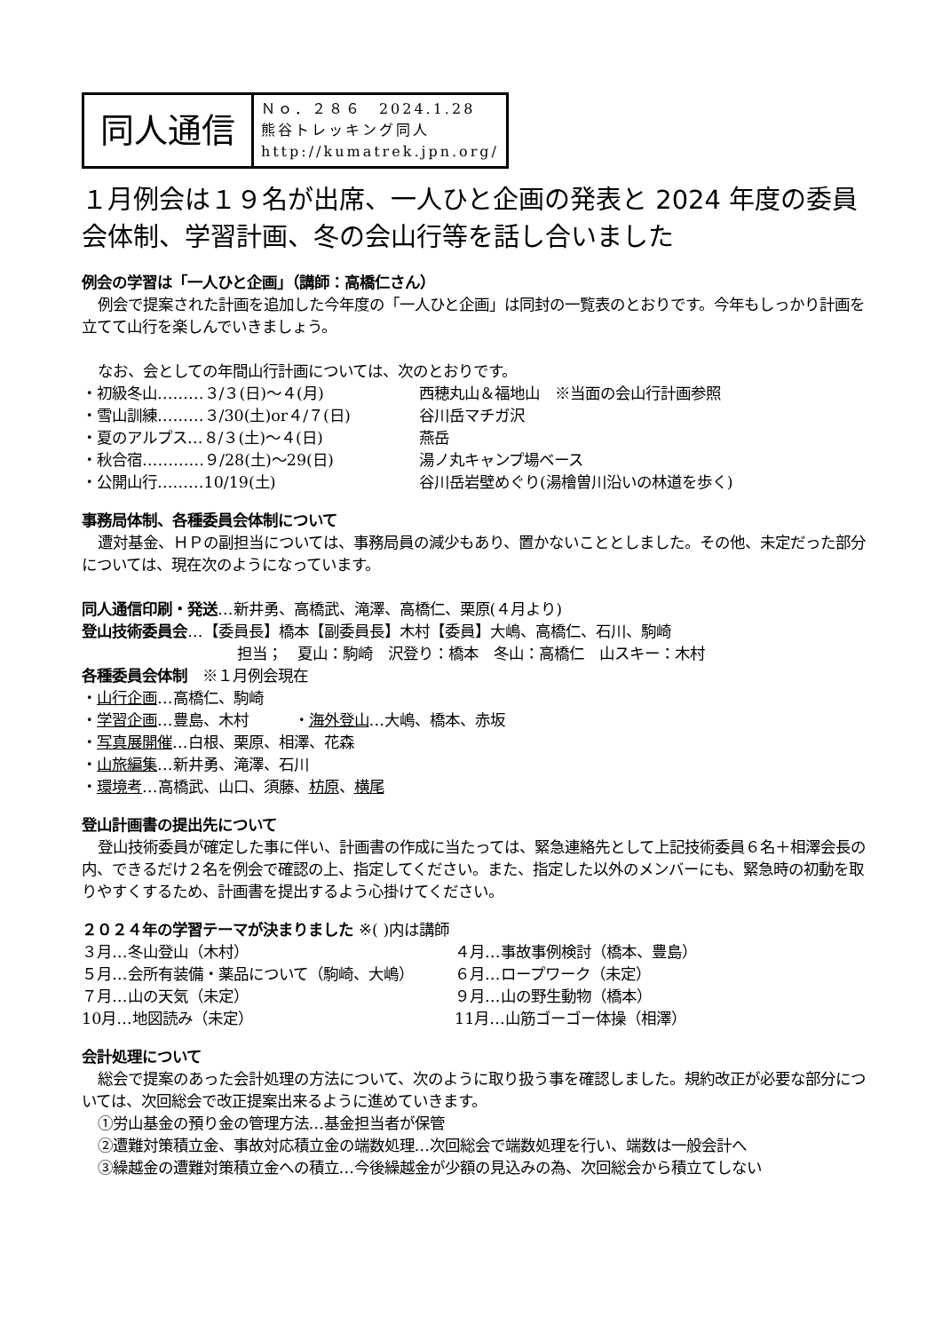同人通信
Ｎｏ．２８６　2024.1.28
熊谷トレッキング同人
http://kumatrek.jpn.org/
１月例会は１９名が出席、一人ひと企画の発表と 2024 年度の委員会体制、学習計画、冬の会山行等を話し合いました
例会の学習は「一人ひと企画」（講師：高橋仁さん）
例会で提案された計画を追加した今年度の「一人ひと企画」は同封の一覧表のとおりです。今年もしっかり計画を立てて山行を楽しんでいきましょう。
なお、会としての年間山行計画については、次のとおりです。
・初級冬山………３/３(日)～４(月) 西穂丸山＆福地山　※当面の会山行計画参照
・雪山訓練………３/30(土)or４/７(日) 谷川岳マチガ沢
・夏のアルプス…８/３(土)～４(日) 燕岳
・秋合宿…………９/28(土)～29(日) 湯ノ丸キャンプ場ベース
・公開山行………10/19(土) 谷川岳岩壁めぐり(湯檜曽川沿いの林道を歩く)
事務局体制、各種委員会体制について
遭対基金、ＨＰの副担当については、事務局員の減少もあり、置かないこととしました。その他、未定だった部分については、現在次のようになっています。
同人通信印刷・発送…新井勇、高橋武、滝澤、高橋仁、栗原(４月より)
登山技術委員会…【委員長】橋本【副委員長】木村【委員】大嶋、高橋仁、石川、駒崎
担当；　夏山：駒崎　沢登り：橋本　冬山：高橋仁　山スキー：木村
各種委員会体制　※１月例会現在
・山行企画…高橋仁、駒崎
・学習企画…豊島、木村　　　・海外登山…大嶋、橋本、赤坂
・写真展開催…白根、栗原、相澤、花森
・山旅編集…新井勇、滝澤、石川
・環境考…高橋武、山口、須藤、枋原、横尾
登山計画書の提出先について
登山技術委員が確定した事に伴い、計画書の作成に当たっては、緊急連絡先として上記技術委員６名＋相澤会長の内、できるだけ２名を例会で確認の上、指定してください。また、指定した以外のメンバーにも、緊急時の初動を取りやすくするため、計画書を提出するよう心掛けてください。
２０２４年の学習テーマが決まりました ※( )内は講師
３月…冬山登山（木村） ４月…事故事例検討（橋本、豊島）
５月…会所有装備・薬品について（駒崎、大嶋） ６月…ロープワーク（未定）
７月…山の天気（未定） ９月…山の野生動物（橋本）
10月…地図読み（未定） 11月…山筋ゴーゴー体操（相澤）
会計処理について
総会で提案のあった会計処理の方法について、次のように取り扱う事を確認しました。規約改正が必要な部分については、次回総会で改正提案出来るように進めていきます。
①労山基金の預り金の管理方法…基金担当者が保管
②遭難対策積立金、事故対応積立金の端数処理…次回総会で端数処理を行い、端数は一般会計へ
③繰越金の遭難対策積立金への積立…今後繰越金が少額の見込みの為、次回総会から積立てしない